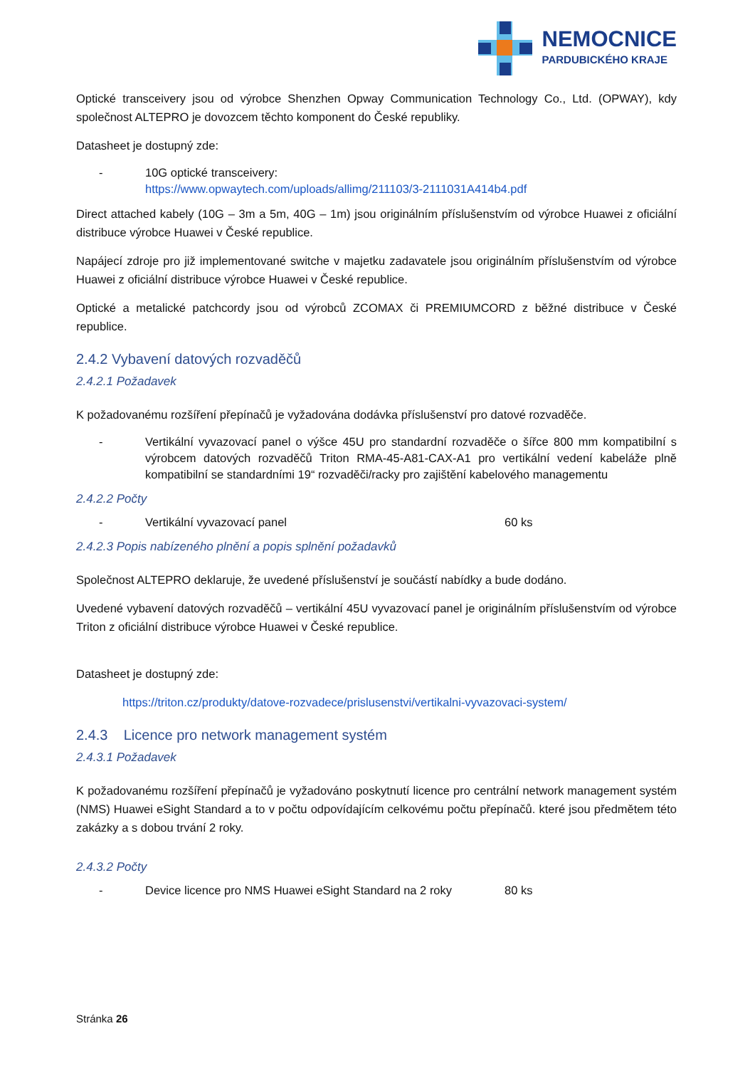NEMOCNICE
PARDUBICKÉHO KRAJE
Optické transceivery jsou od výrobce Shenzhen Opway Communication Technology Co., Ltd. (OPWAY), kdy společnost ALTEPRO je dovozcem těchto komponent do České republiky.
Datasheet je dostupný zde:
- 10G optické transceivery:
https://www.opwaytech.com/uploads/allimg/211103/3-2111031A414b4.pdf
Direct attached kabely (10G – 3m a 5m, 40G – 1m) jsou originálním příslušenstvím od výrobce Huawei z oficiální distribuce výrobce Huawei v České republice.
Napájecí zdroje pro již implementované switche v majetku zadavatele jsou originálním příslušenstvím od výrobce Huawei z oficiální distribuce výrobce Huawei v České republice.
Optické a metalické patchcordy jsou od výrobců ZCOMAX či PREMIUMCORD z běžné distribuce v České republice.
2.4.2 Vybavení datových rozvaděčů
2.4.2.1 Požadavek
K požadovanému rozšíření přepínačů je vyžadována dodávka příslušenství pro datové rozvaděče.
- Vertikální vyvazovací panel o výšce 45U pro standardní rozvaděče o šířce 800 mm kompatibilní s výrobcem datových rozvaděčů Triton RMA-45-A81-CAX-A1 pro vertikální vedení kabeláže plně kompatibilní se standardními 19“ rozvaděči/racky pro zajištění kabelového managementu
2.4.2.2 Počty
- Vertikální vyvazovací panel 60 ks
2.4.2.3 Popis nabízeného plnění a popis splnění požadavků
Společnost ALTEPRO deklaruje, že uvedené příslušenství je součástí nabídky a bude dodáno.
Uvedené vybavení datových rozvaděčů – vertikální 45U vyvazovací panel je originálním příslušenstvím od výrobce Triton z oficiální distribuce výrobce Huawei v České republice.
Datasheet je dostupný zde:
https://triton.cz/produkty/datove-rozvadece/prislusenstvi/vertikalni-vyvazovaci-system/
2.4.3 Licence pro network management systém
2.4.3.1 Požadavek
K požadovanému rozšíření přepínačů je vyžadováno poskytnutí licence pro centrální network management systém (NMS) Huawei eSight Standard a to v počtu odpovídajícím celkovému počtu přepínačů. které jsou předmětem této zakázky a s dobou trvání 2 roky.
2.4.3.2 Počty
- Device licence pro NMS Huawei eSight Standard na 2 roky 80 ks
Stránka 26